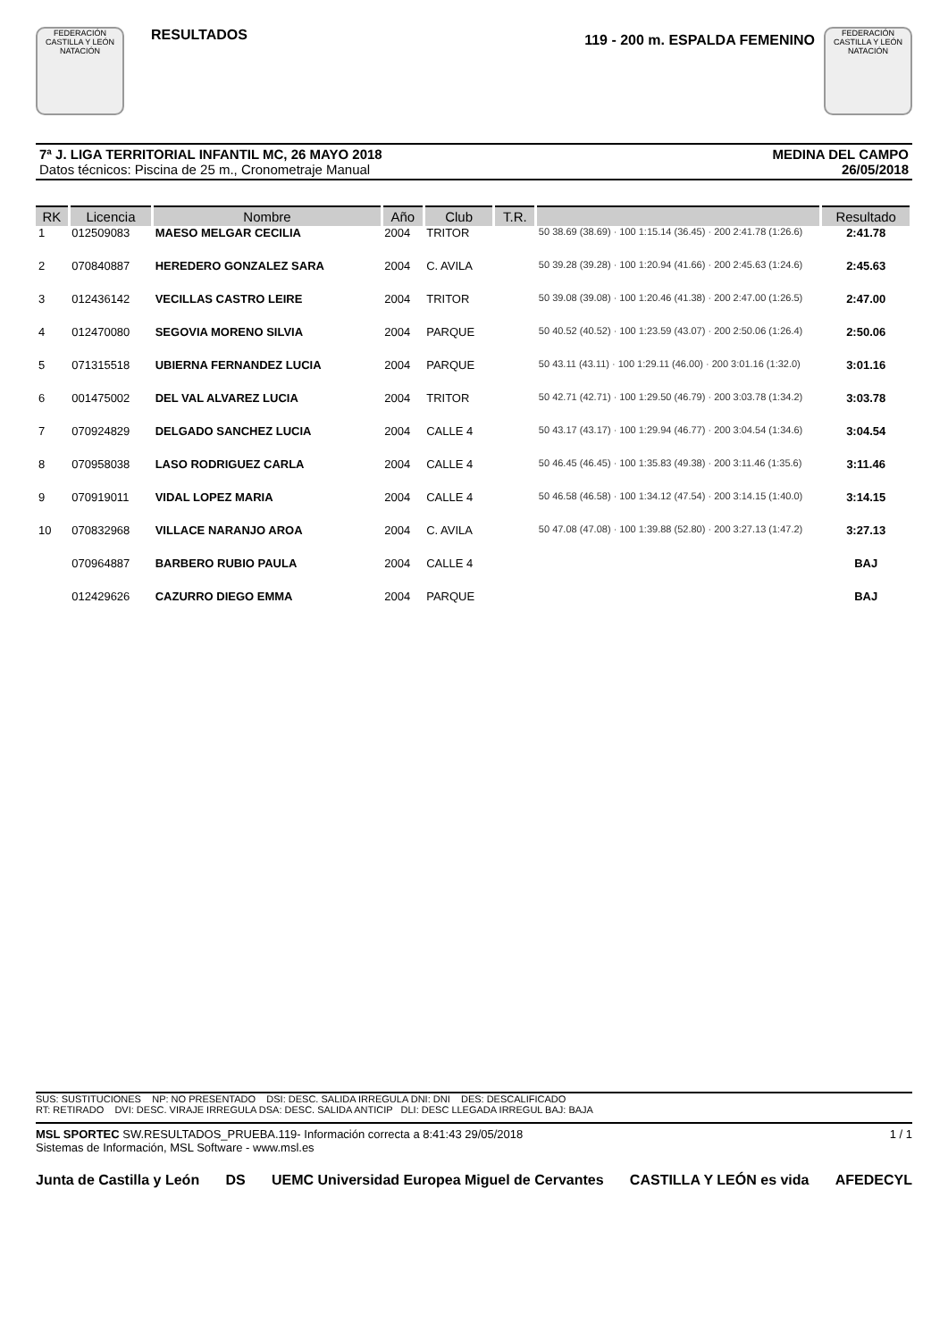FEDERACIÓN CASTILLA Y LEÓN NATACIÓN
RESULTADOS
119 - 200 m. ESPALDA FEMENINO
FEDERACIÓN CASTILLA Y LEÓN NATACIÓN
7ª J. LIGA TERRITORIAL INFANTIL MC, 26 MAYO 2018
Datos técnicos: Piscina de 25 m., Cronometraje Manual
MEDINA DEL CAMPO
26/05/2018
| RK | Licencia | Nombre | Año | Club | T.R. | | Resultado |
| --- | --- | --- | --- | --- | --- | --- | --- |
| 1 | 012509083 | MAESO MELGAR CECILIA | 2004 | TRITOR | | 50 38.69 (38.69) · 100 1:15.14 (36.45) · 200 2:41.78 (1:26.6) | 2:41.78 |
| 2 | 070840887 | HEREDERO GONZALEZ SARA | 2004 | C. AVILA | | 50 39.28 (39.28) · 100 1:20.94 (41.66) · 200 2:45.63 (1:24.6) | 2:45.63 |
| 3 | 012436142 | VECILLAS CASTRO LEIRE | 2004 | TRITOR | | 50 39.08 (39.08) · 100 1:20.46 (41.38) · 200 2:47.00 (1:26.5) | 2:47.00 |
| 4 | 012470080 | SEGOVIA MORENO SILVIA | 2004 | PARQUE | | 50 40.52 (40.52) · 100 1:23.59 (43.07) · 200 2:50.06 (1:26.4) | 2:50.06 |
| 5 | 071315518 | UBIERNA FERNANDEZ LUCIA | 2004 | PARQUE | | 50 43.11 (43.11) · 100 1:29.11 (46.00) · 200 3:01.16 (1:32.0) | 3:01.16 |
| 6 | 001475002 | DEL VAL ALVAREZ LUCIA | 2004 | TRITOR | | 50 42.71 (42.71) · 100 1:29.50 (46.79) · 200 3:03.78 (1:34.2) | 3:03.78 |
| 7 | 070924829 | DELGADO SANCHEZ LUCIA | 2004 | CALLE 4 | | 50 43.17 (43.17) · 100 1:29.94 (46.77) · 200 3:04.54 (1:34.6) | 3:04.54 |
| 8 | 070958038 | LASO RODRIGUEZ CARLA | 2004 | CALLE 4 | | 50 46.45 (46.45) · 100 1:35.83 (49.38) · 200 3:11.46 (1:35.6) | 3:11.46 |
| 9 | 070919011 | VIDAL LOPEZ MARIA | 2004 | CALLE 4 | | 50 46.58 (46.58) · 100 1:34.12 (47.54) · 200 3:14.15 (1:40.0) | 3:14.15 |
| 10 | 070832968 | VILLACE NARANJO AROA | 2004 | C. AVILA | | 50 47.08 (47.08) · 100 1:39.88 (52.80) · 200 3:27.13 (1:47.2) | 3:27.13 |
| | 070964887 | BARBERO RUBIO PAULA | 2004 | CALLE 4 | | | BAJ |
| | 012429626 | CAZURRO DIEGO EMMA | 2004 | PARQUE | | | BAJ |
SUS: SUSTITUCIONES NP: NO PRESENTADO DSI: DESC. SALIDA IRREGULA DNI: DNI DES: DESCALIFICADO
RT: RETIRADO DVI: DESC. VIRAJE IRREGULA DSA: DESC. SALIDA ANTICIP DLI: DESC LLEGADA IRREGUL BAJ: BAJA
MSL SPORTEC SW.RESULTADOS_PRUEBA.119- Información correcta a 8:41:43 29/05/2018
Sistemas de Información, MSL Software - www.msl.es
1 / 1
Junta de Castilla y León DS UEMC Universidad Europea Miguel de Cervantes CASTILLA Y LEÓN es vida AFEDECYL